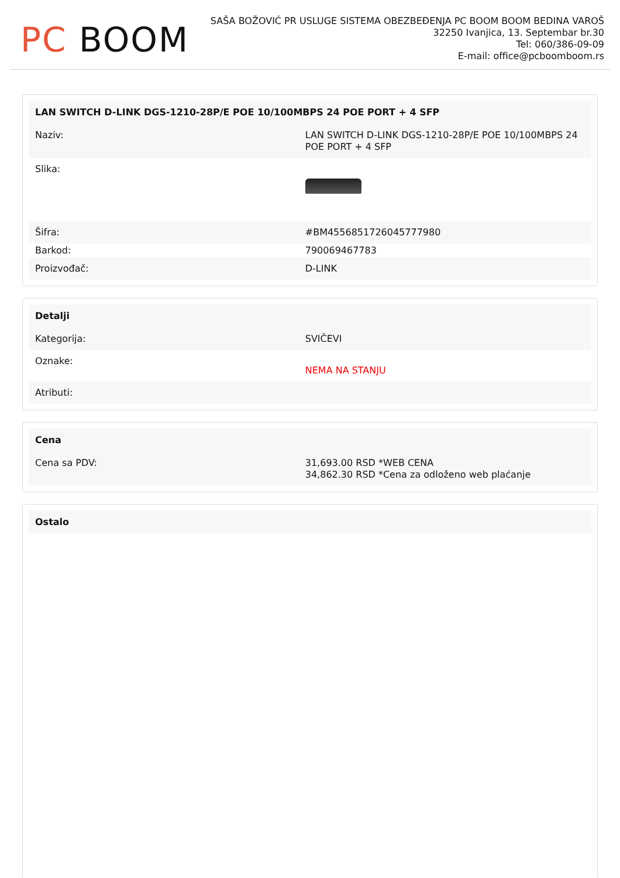PC BOOM
SAŠA BOŽOVIĆ PR USLUGE SISTEMA OBEZBEĐENJA PC BOOM BOOM BEDINA VAROŠ
32250 Ivanjica, 13. Septembar br.30
Tel: 060/386-09-09
E-mail: office@pcboomboom.rs
| LAN SWITCH D-LINK DGS-1210-28P/E POE 10/100MBPS 24 POE PORT + 4 SFP | |
| --- | --- |
| Naziv: | LAN SWITCH D-LINK DGS-1210-28P/E POE 10/100MBPS 24 POE PORT + 4 SFP |
| Slika: | |
| Šifra: | #BM4556851726045777980 |
| Barkod: | 790069467783 |
| Proizvođač: | D-LINK |
| Detalji | |
| --- | --- |
| Kategorija: | SVIČEVI |
| Oznake: | NEMA NA STANJU |
| Atributi: | |
| Cena | |
| --- | --- |
| Cena sa PDV: | 31,693.00 RSD *WEB CENA 34,862.30 RSD *Cena za odloženo web plaćanje |
| Ostalo |
| --- |